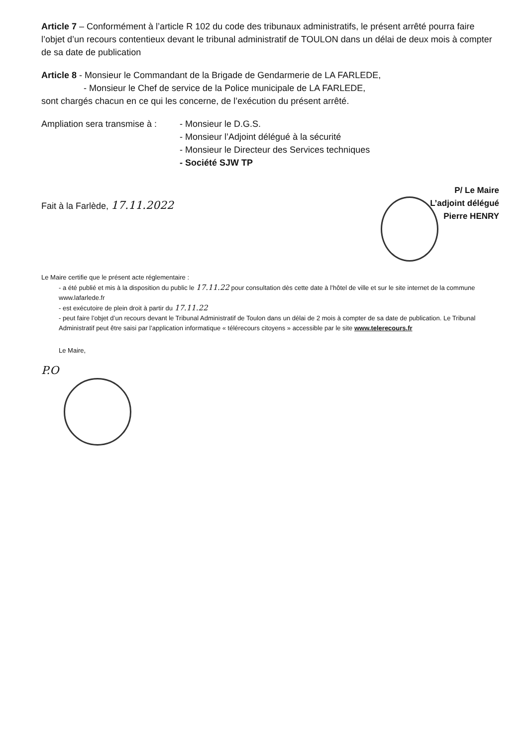Article 7 – Conformément à l’article R 102 du code des tribunaux administratifs, le présent arrêté pourra faire l’objet d’un recours contentieux devant le tribunal administratif de TOULON dans un délai de deux mois à compter de sa date de publication
Article 8 - Monsieur le Commandant de la Brigade de Gendarmerie de LA FARLEDE,
- Monsieur le Chef de service de la Police municipale de LA FARLEDE,
sont chargés chacun en ce qui les concerne, de l’exécution du présent arrêté.
Ampliation sera transmise à :
- Monsieur le D.G.S.
- Monsieur l’Adjoint délégué à la sécurité
- Monsieur le Directeur des Services techniques
- Société SJW TP
Fait à la Farlède, 17.11.2022
P/ Le Maire
L’adjoint délégué
Pierre HENRY
Le Maire certifie que le présent acte réglementaire :
- a été publié et mis à la disposition du public le 17.11.22 pour consultation dès cette date à l’hôtel de ville et sur le site internet de la commune www.lafarlede.fr
- est exécutoire de plein droit à partir du 17.11.22
- peut faire l’objet d’un recours devant le Tribunal Administratif de Toulon dans un délai de 2 mois à compter de sa date de publication. Le Tribunal Administratif peut être saisi par l’application informatique « télérecours citoyens » accessible par le site www.telerecours.fr
Le Maire,
P.O